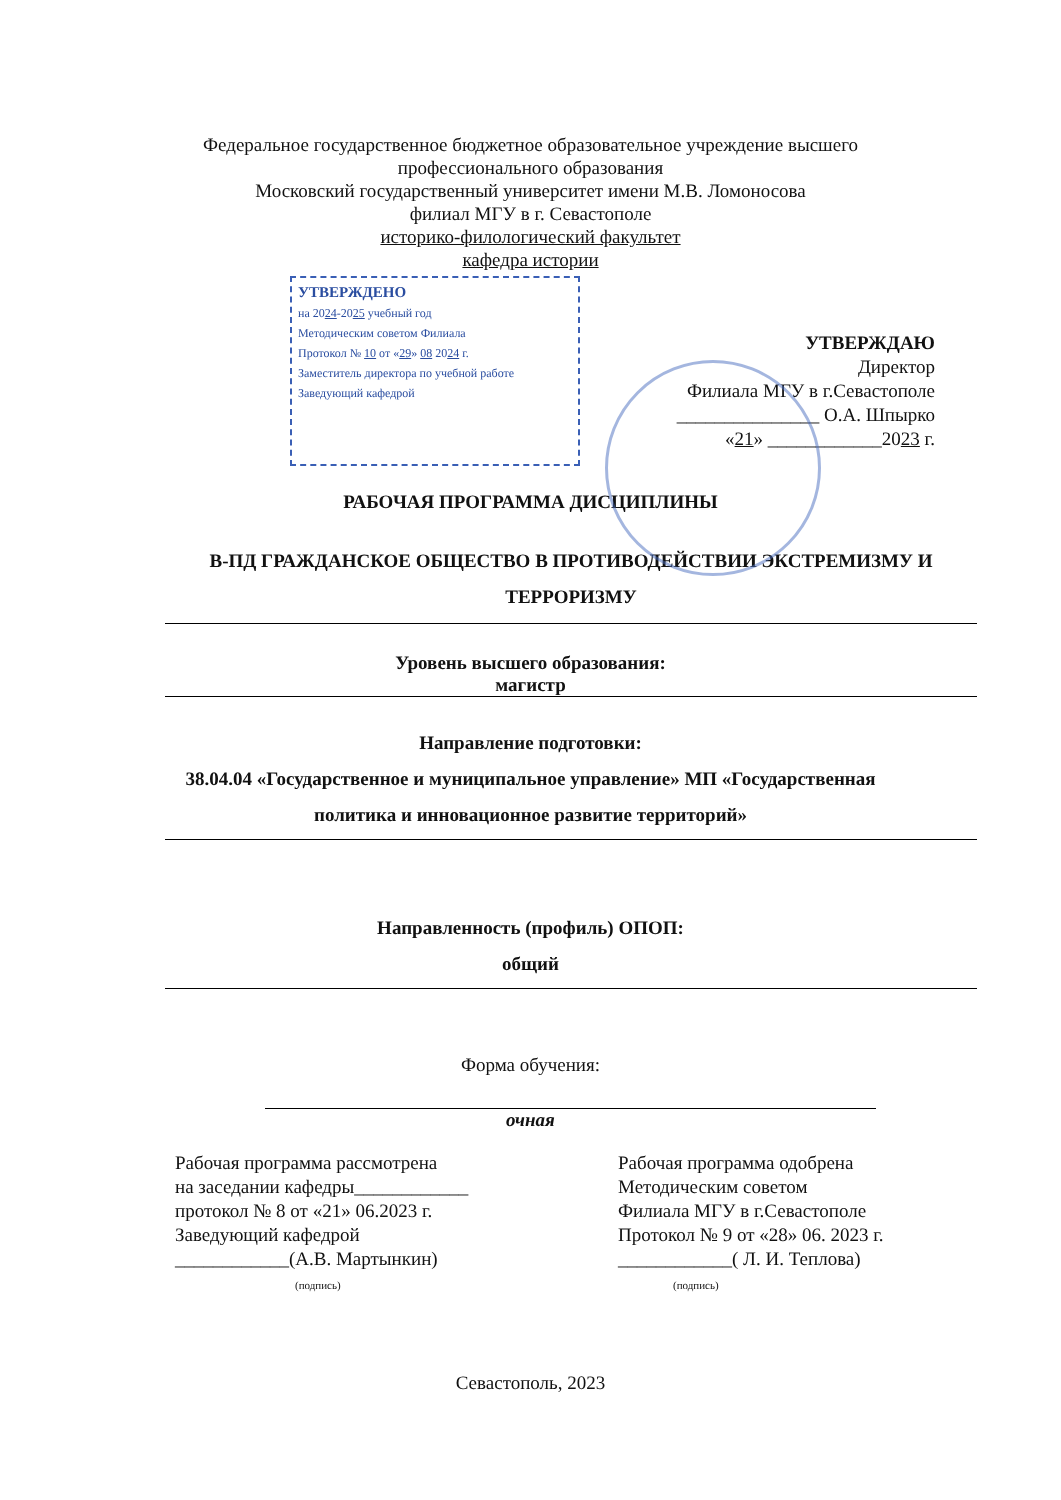Федеральное государственное бюджетное образовательное учреждение высшего
профессионального образования
Московский государственный университет имени М.В. Ломоносова
филиал МГУ в г. Севастополе
историко-филологический факультет
кафедра истории
УТВЕРЖДЕНО
на 2024-2025 учебный год
Методическим советом Филиала
Протокол № 10 от «29» 08 2024 г.
Заместитель директора по учебной работе
Заведующий кафедрой
УТВЕРЖДАЮ
Директор
Филиала МГУ в г.Севастополе
_______________ О.А. Шпырко
«21» ____________2023 г.
РАБОЧАЯ ПРОГРАММА ДИСЦИПЛИНЫ
В-ПД ГРАЖДАНСКОЕ ОБЩЕСТВО В ПРОТИВОДЕЙСТВИИ ЭКСТРЕМИЗМУ И ТЕРРОРИЗМУ
Уровень высшего образования:
магистр
Направление подготовки:
38.04.04 «Государственное и муниципальное управление» МП «Государственная
политика и инновационное развитие территорий»
Направленность (профиль) ОПОП:
общий
Форма обучения:
очная
Рабочая программа рассмотрена
на заседании кафедры____________
протокол № 8 от «21» 06.2023 г.
Заведующий кафедрой
____________(А.В. Мартынкин)
(подпись)
Рабочая программа одобрена
Методическим советом
Филиала МГУ в г.Севастополе
Протокол № 9 от «28» 06. 2023 г.
____________( Л. И. Теплова)
(подпись)
Севастополь, 2023